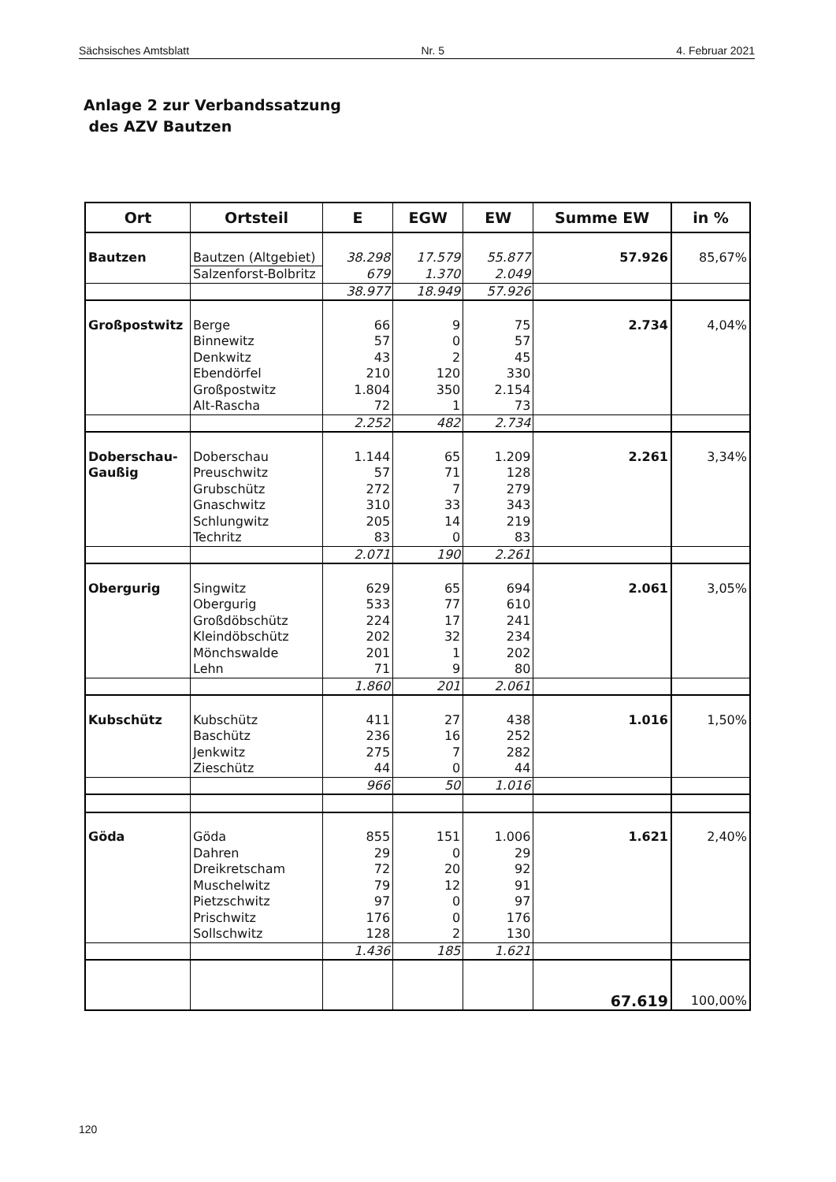Sächsisches Amtsblatt Nr. 5 4. Februar 2021
Anlage 2 zur Verbandssatzung
des AZV Bautzen
| Ort | Ortsteil | E | EGW | EW | Summe EW | in % |
| --- | --- | --- | --- | --- | --- | --- |
| Bautzen | Bautzen (Altgebiet) | 38.298 | 17.579 | 55.877 | 57.926 | 85,67% |
| | Salzenforst-Bolbritz | 679 | 1.370 | 2.049 | | |
| | | 38.977 | 18.949 | 57.926 | | |
| Großpostwitz | Berge | 66 | 9 | 75 | 2.734 | 4,04% |
| | Binnewitz | 57 | 0 | 57 | | |
| | Denkwitz | 43 | 2 | 45 | | |
| | Ebendörfel | 210 | 120 | 330 | | |
| | Großpostwitz | 1.804 | 350 | 2.154 | | |
| | Alt-Rascha | 72 | 1 | 73 | | |
| | | 2.252 | 482 | 2.734 | | |
| Doberschau- | Doberschau | 1.144 | 65 | 1.209 | 2.261 | 3,34% |
| Gaußig | Preuschwitz | 57 | 71 | 128 | | |
| | Grubschütz | 272 | 7 | 279 | | |
| | Gnaschwitz | 310 | 33 | 343 | | |
| | Schlungwitz | 205 | 14 | 219 | | |
| | Techritz | 83 | 0 | 83 | | |
| | | 2.071 | 190 | 2.261 | | |
| Obergurig | Singwitz | 629 | 65 | 694 | 2.061 | 3,05% |
| | Obergurig | 533 | 77 | 610 | | |
| | Großdöbschütz | 224 | 17 | 241 | | |
| | Kleindöbschütz | 202 | 32 | 234 | | |
| | Mönchswalde | 201 | 1 | 202 | | |
| | Lehn | 71 | 9 | 80 | | |
| | | 1.860 | 201 | 2.061 | | |
| Kubschütz | Kubschütz | 411 | 27 | 438 | 1.016 | 1,50% |
| | Baschütz | 236 | 16 | 252 | | |
| | Jenkwitz | 275 | 7 | 282 | | |
| | Zieschütz | 44 | 0 | 44 | | |
| | | 966 | 50 | 1.016 | | |
| Göda | Göda | 855 | 151 | 1.006 | 1.621 | 2,40% |
| | Dahren | 29 | 0 | 29 | | |
| | Dreikretscham | 72 | 20 | 92 | | |
| | Muschelwitz | 79 | 12 | 91 | | |
| | Pietzschwitz | 97 | 0 | 97 | | |
| | Prischwitz | 176 | 0 | 176 | | |
| | Sollschwitz | 128 | 2 | 130 | | |
| | | 1.436 | 185 | 1.621 | | |
| | | | | | 67.619 | 100,00% |
120